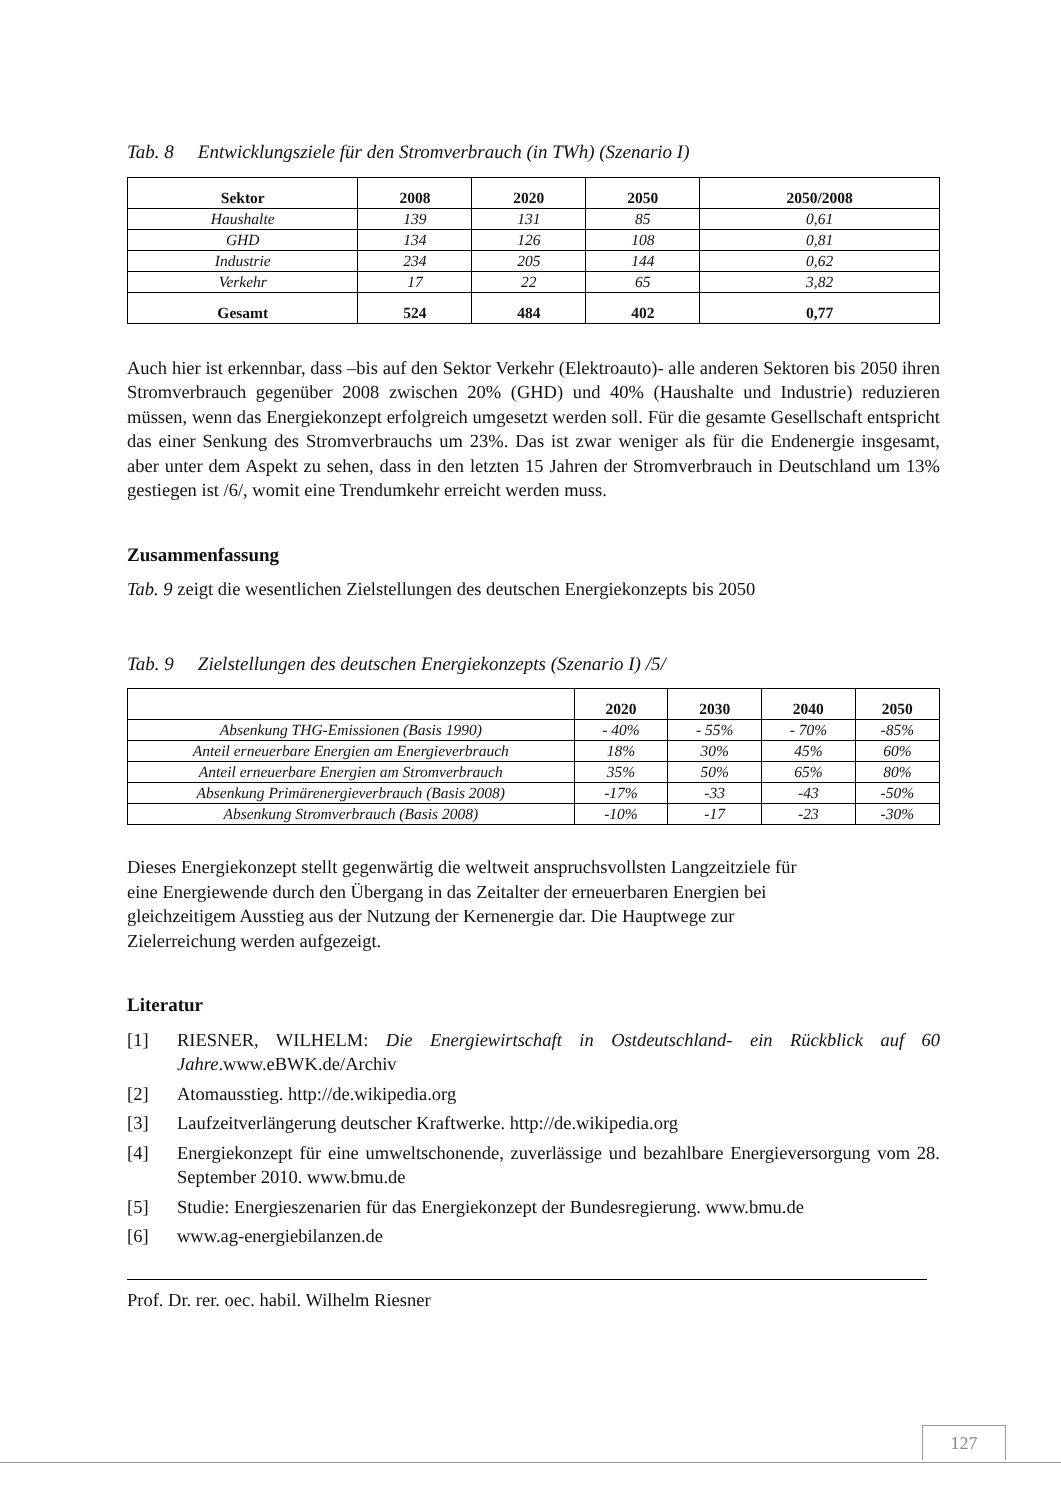Tab. 8 Entwicklungsziele für den Stromverbrauch (in TWh) (Szenario I)
| Sektor | 2008 | 2020 | 2050 | 2050/2008 |
| --- | --- | --- | --- | --- |
| Haushalte | 139 | 131 | 85 | 0,61 |
| GHD | 134 | 126 | 108 | 0,81 |
| Industrie | 234 | 205 | 144 | 0,62 |
| Verkehr | 17 | 22 | 65 | 3,82 |
| Gesamt | 524 | 484 | 402 | 0,77 |
Auch hier ist erkennbar, dass –bis auf den Sektor Verkehr (Elektroauto)- alle anderen Sektoren bis 2050 ihren Stromverbrauch gegenüber 2008 zwischen 20% (GHD) und 40% (Haushalte und Industrie) reduzieren müssen, wenn das Energiekonzept erfolgreich umgesetzt werden soll. Für die gesamte Gesellschaft entspricht das einer Senkung des Stromverbrauchs um 23%. Das ist zwar weniger als für die Endenergie insgesamt, aber unter dem Aspekt zu sehen, dass in den letzten 15 Jahren der Stromverbrauch in Deutschland um 13% gestiegen ist /6/, womit eine Trendumkehr erreicht werden muss.
Zusammenfassung
Tab. 9 zeigt die wesentlichen Zielstellungen des deutschen Energiekonzepts bis 2050
Tab. 9 Zielstellungen des deutschen Energiekonzepts (Szenario I) /5/
| | 2020 | 2030 | 2040 | 2050 |
| --- | --- | --- | --- | --- |
| Absenkung THG-Emissionen (Basis 1990) | - 40% | - 55% | - 70% | -85% |
| Anteil erneuerbare Energien am Energieverbrauch | 18% | 30% | 45% | 60% |
| Anteil erneuerbare Energien am Stromverbrauch | 35% | 50% | 65% | 80% |
| Absenkung Primärenergieverbrauch (Basis 2008) | -17% | -33 | -43 | -50% |
| Absenkung Stromverbrauch (Basis 2008) | -10% | -17 | -23 | -30% |
Dieses Energiekonzept stellt gegenwärtig die weltweit anspruchsvollsten Langzeitziele für
eine Energiewende durch den Übergang in das Zeitalter der erneuerbaren Energien bei
gleichzeitigem Ausstieg aus der Nutzung der Kernenergie dar. Die Hauptwege zur
Zielerreichung werden aufgezeigt.
Literatur
[1] RIESNER, WILHELM: Die Energiewirtschaft in Ostdeutschland- ein Rückblick auf 60 Jahre.www.eBWK.de/Archiv
[2] Atomausstieg. http://de.wikipedia.org
[3] Laufzeitverlängerung deutscher Kraftwerke. http://de.wikipedia.org
[4] Energiekonzept für eine umweltschonende, zuverlässige und bezahlbare Energieversorgung vom 28. September 2010. www.bmu.de
[5] Studie: Energieszenarien für das Energiekonzept der Bundesregierung. www.bmu.de
[6] www.ag-energiebilanzen.de
Prof. Dr. rer. oec. habil. Wilhelm Riesner
127